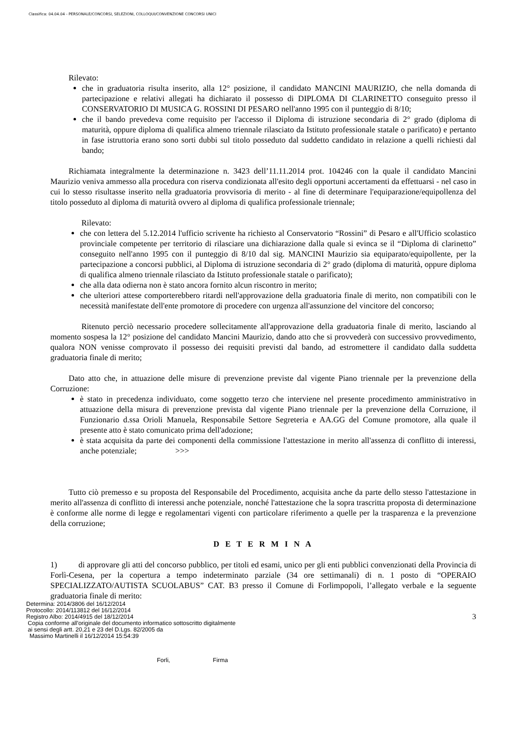Classifica: 04.04.04 - PERSONALE/CONCORSI, SELEZIONI, COLLOQUI/CONVENZIONE CONCORSI UNICI
Rilevato:
che in graduatoria risulta inserito, alla 12° posizione, il candidato MANCINI MAURIZIO, che nella domanda di partecipazione e relativi allegati ha dichiarato il possesso di DIPLOMA DI CLARINETTO conseguito presso il CONSERVATORIO DI MUSICA G. ROSSINI DI PESARO nell'anno 1995 con il punteggio di 8/10;
che il bando prevedeva come requisito per l'accesso il Diploma di istruzione secondaria di 2° grado (diploma di maturità, oppure diploma di qualifica almeno triennale rilasciato da Istituto professionale statale o parificato) e pertanto in fase istruttoria erano sono sorti dubbi sul titolo posseduto dal suddetto candidato in relazione a quelli richiesti dal bando;
Richiamata integralmente la determinazione n. 3423 dell’11.11.2014 prot. 104246 con la quale il candidato Mancini Maurizio veniva ammesso alla procedura con riserva condizionata all'esito degli opportuni accertamenti da effettuarsi - nel caso in cui lo stesso risultasse inserito nella graduatoria provvisoria di merito - al fine di determinare l'equiparazione/equipollenza del titolo posseduto al diploma di maturità ovvero al diploma di qualifica professionale triennale;
Rilevato:
che con lettera del 5.12.2014 l'ufficio scrivente ha richiesto al Conservatorio “Rossini” di Pesaro e all'Ufficio scolastico provinciale competente per territorio di rilasciare una dichiarazione dalla quale si evinca se il “Diploma di clarinetto” conseguito nell'anno 1995 con il punteggio di 8/10 dal sig. MANCINI Maurizio sia equiparato/equipollente, per la partecipazione a concorsi pubblici, al Diploma di istruzione secondaria di 2° grado (diploma di maturità, oppure diploma di qualifica almeno triennale rilasciato da Istituto professionale statale o parificato);
che alla data odierna non è stato ancora fornito alcun riscontro in merito;
che ulteriori attese comporterebbero ritardi nell'approvazione della graduatoria finale di merito, non compatibili con le necessità manifestate dell'ente promotore di procedere con urgenza all'assunzione del vincitore del concorso;
Ritenuto perciò necessario procedere sollecitamente all'approvazione della graduatoria finale di merito, lasciando al momento sospesa la 12° posizione del candidato Mancini Maurizio, dando atto che si provvederà con successivo provvedimento, qualora NON venisse comprovato il possesso dei requisiti previsti dal bando, ad estromettere il candidato dalla suddetta graduatoria finale di merito;
Dato atto che, in attuazione delle misure di prevenzione previste dal vigente Piano triennale per la prevenzione della Corruzione:
è stato in precedenza individuato, come soggetto terzo che interviene nel presente procedimento amministrativo in attuazione della misura di prevenzione prevista dal vigente Piano triennale per la prevenzione della Corruzione, il Funzionario d.ssa Orioli Manuela, Responsabile Settore Segreteria e AA.GG del Comune promotore, alla quale il presente atto è stato comunicato prima dell'adozione;
è stata acquisita da parte dei componenti della commissione l'attestazione in merito all'assenza di conflitto di interessi, anche potenziale; >>>
Tutto ciò premesso e su proposta del Responsabile del Procedimento, acquisita anche da parte dello stesso l'attestazione in merito all'assenza di conflitto di interessi anche potenziale, nonché l'attestazione che la sopra trascritta proposta di determinazione è conforme alle norme di legge e regolamentari vigenti con particolare riferimento a quelle per la trasparenza e la prevenzione della corruzione;
D E T E R M I N A
1) di approvare gli atti del concorso pubblico, per titoli ed esami, unico per gli enti pubblici convenzionati della Provincia di Forlì-Cesena, per la copertura a tempo indeterminato parziale (34 ore settimanali) di n. 1 posto di “OPERAIO SPECIALIZZATO/AUTISTA SCUOLABUS” CAT. B3 presso il Comune di Forlimpopoli, l’allegato verbale e la seguente graduatoria finale di merito:
Determina: 2014/3806 del 16/12/2014
Protocollo: 2014/113812 del 16/12/2014
Registro Albo: 2014/4915 del 18/12/2014
Copia conforme all'originale del documento informatico sottoscritto digitalmente
ai sensi degli artt. 20,21 e 23 del D.Lgs. 82/2005 da
Massimo Martinelli il 16/12/2014 15:54:39
3
Forli, Firma